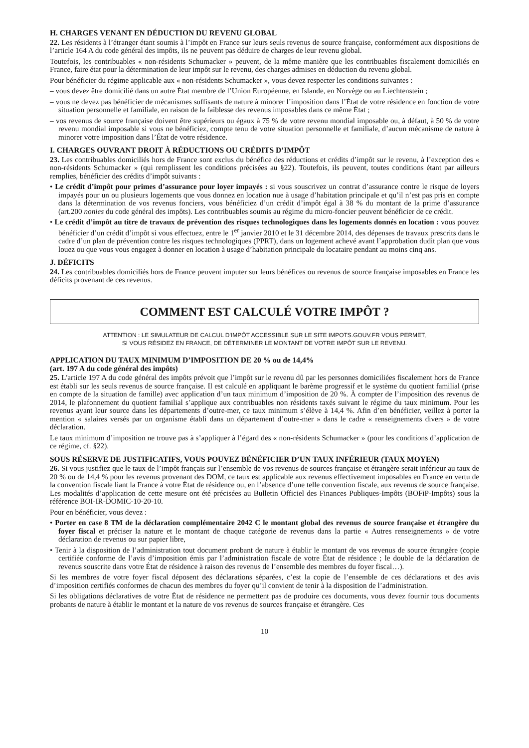H. CHARGES VENANT EN DÉDUCTION DU REVENU GLOBAL
22. Les résidents à l’étranger étant soumis à l’impôt en France sur leurs seuls revenus de source française, conformément aux dispositions de l’article 164 A du code général des impôts, ils ne peuvent pas déduire de charges de leur revenu global.
Toutefois, les contribuables « non-résidents Schumacker » peuvent, de la même manière que les contribuables fiscalement domiciliés en France, faire état pour la détermination de leur impôt sur le revenu, des charges admises en déduction du revenu global.
Pour bénéficier du régime applicable aux « non-résidents Schumacker », vous devez respecter les conditions suivantes :
– vous devez être domicilié dans un autre État membre de l’Union Européenne, en Islande, en Norvège ou au Liechtenstein ;
– vous ne devez pas bénéficier de mécanismes suffisants de nature à minorer l’imposition dans l’État de votre résidence en fonction de votre situation personnelle et familiale, en raison de la faiblesse des revenus imposables dans ce même État ;
– vos revenus de source française doivent être supérieurs ou égaux à 75 % de votre revenu mondial imposable ou, à défaut, à 50 % de votre revenu mondial imposable si vous ne bénéficiez, compte tenu de votre situation personnelle et familiale, d’aucun mécanisme de nature à minorer votre imposition dans l’État de votre résidence.
I. CHARGES OUVRANT DROIT À RÉDUCTIONS OU CRÉDITS D’IMPÔT
23. Les contribuables domiciliés hors de France sont exclus du bénéfice des réductions et crédits d’impôt sur le revenu, à l’exception des « non-résidents Schumacker » (qui remplissent les conditions précisées au §22). Toutefois, ils peuvent, toutes conditions étant par ailleurs remplies, bénéficier des crédits d’impôt suivants :
• Le crédit d’impôt pour primes d’assurance pour loyer impayés : si vous souscrivez un contrat d’assurance contre le risque de loyers impayés pour un ou plusieurs logements que vous donnez en location nue à usage d’habitation principale et qu’il n’est pas pris en compte dans la détermination de vos revenus fonciers, vous bénéficiez d’un crédit d’impôt égal à 38 % du montant de la prime d’assurance (art.200 nonies du code général des impôts). Les contribuables soumis au régime du micro-foncier peuvent bénéficier de ce crédit.
• Le crédit d’impôt au titre de travaux de prévention des risques technologiques dans les logements donnés en location : vous pouvez bénéficier d’un crédit d’impôt si vous effectuez, entre le 1<sup>er</sup> janvier 2010 et le 31 décembre 2014, des dépenses de travaux prescrits dans le cadre d’un plan de prévention contre les risques technologiques (PPRT), dans un logement achevé avant l’approbation dudit plan que vous louez ou que vous vous engagez à donner en location à usage d’habitation principale du locataire pendant au moins cinq ans.
J. DÉFICITS
24. Les contribuables domiciliés hors de France peuvent imputer sur leurs bénéfices ou revenus de source française imposables en France les déficits provenant de ces revenus.
COMMENT EST CALCULÉ VOTRE IMPÔT ?
ATTENTION : LE SIMULATEUR DE CALCUL D’IMPÔT ACCESSIBLE SUR LE SITE IMPOTS.GOUV.FR VOUS PERMET,
SI VOUS RÉSIDEZ EN FRANCE, DE DÉTERMINER LE MONTANT DE VOTRE IMPÔT SUR LE REVENU.
APPLICATION DU TAUX MINIMUM D’IMPOSITION DE 20 % ou de 14,4%
(art. 197 A du code général des impôts)
25. L'article 197 A du code général des impôts prévoit que l’impôt sur le revenu dû par les personnes domiciliées fiscalement hors de France est établi sur les seuls revenus de source française. Il est calculé en appliquant le barème progressif et le système du quotient familial (prise en compte de la situation de famille) avec application d’un taux minimum d’imposition de 20 %. À compter de l’imposition des revenus de 2014, le plafonnement du quotient familial s’applique aux contribuables non résidents taxés suivant le régime du taux minimum. Pour les revenus ayant leur source dans les départements d’outre-mer, ce taux minimum s’élève à 14,4 %. Afin d’en bénéficier, veillez à porter la mention « salaires versés par un organisme établi dans un département d’outre-mer » dans le cadre « renseignements divers » de votre déclaration.
Le taux minimum d’imposition ne trouve pas à s’appliquer à l’égard des « non-résidents Schumacker » (pour les conditions d’application de ce régime, cf. §22).
SOUS RÉSERVE DE JUSTIFICATIFS, VOUS POUVEZ BÉNÉFICIER D’UN TAUX INFÉRIEUR (TAUX MOYEN)
26. Si vous justifiez que le taux de l’impôt français sur l’ensemble de vos revenus de sources française et étrangère serait inférieur au taux de 20 % ou de 14,4 % pour les revenus provenant des DOM, ce taux est applicable aux revenus effectivement imposables en France en vertu de la convention fiscale liant la France à votre État de résidence ou, en l’absence d’une telle convention fiscale, aux revenus de source française. Les modalités d’application de cette mesure ont été précisées au Bulletin Officiel des Finances Publiques-Impôts (BOFiP-Impôts) sous la référence BOI-IR-DOMIC-10-20-10.
Pour en bénéficier, vous devez :
• Porter en case 8 TM de la déclaration complémentaire 2042 C le montant global des revenus de source française et étrangère du foyer fiscal et préciser la nature et le montant de chaque catégorie de revenus dans la partie « Autres renseignements » de votre déclaration de revenus ou sur papier libre,
• Tenir à la disposition de l’administration tout document probant de nature à établir le montant de vos revenus de source étrangère (copie certifiée conforme de l’avis d’imposition émis par l’administration fiscale de votre État de résidence ; le double de la déclaration de revenus souscrite dans votre État de résidence à raison des revenus de l’ensemble des membres du foyer fiscal…).
Si les membres de votre foyer fiscal déposent des déclarations séparées, c’est la copie de l’ensemble de ces déclarations et des avis d’imposition certifiés conformes de chacun des membres du foyer qu’il convient de tenir à la disposition de l’administration.
Si les obligations déclaratives de votre État de résidence ne permettent pas de produire ces documents, vous devez fournir tous documents probants de nature à établir le montant et la nature de vos revenus de sources française et étrangère. Ces
10